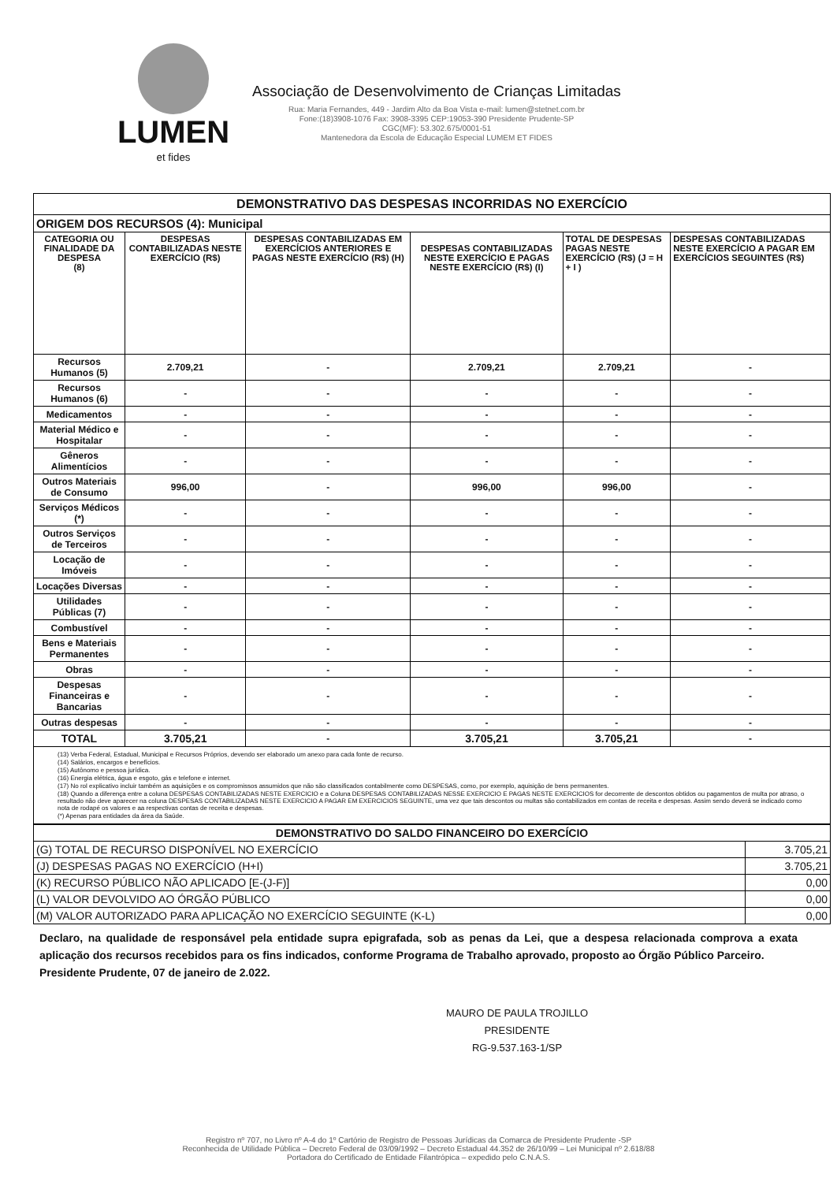LUMEN
et fides
Associação de Desenvolvimento de Crianças Limitadas
Rua: Maria Fernandes, 449 - Jardim Alto da Boa Vista e-mail: lumen@stetnet.com.br
Fone:(18)3908-1076 Fax: 3908-3395 CEP:19053-390 Presidente Prudente-SP
CGC(MF): 53.302.675/0001-51
Mantenedora da Escola de Educação Especial LUMEM ET FIDES
| DEMONSTRATIVO DAS DESPESAS INCORRIDAS NO EXERCÍCIO | | | | | |
| ORIGEM DOS RECURSOS (4): Municipal | | | | | |
| CATEGORIA OU FINALIDADE DA DESPESA (8) | DESPESAS CONTABILIZADAS NESTE EXERCÍCIO (R$) | DESPESAS CONTABILIZADAS EM EXERCÍCIOS ANTERIORES E PAGAS NESTE EXERCÍCIO (R$) (H) | DESPESAS CONTABILIZADAS NESTE EXERCÍCIO E PAGAS NESTE EXERCÍCIO (R$) (I) | TOTAL DE DESPESAS PAGAS NESTE EXERCÍCIO (R$) (J = H + I ) | DESPESAS CONTABILIZADAS NESTE EXERCÍCIO A PAGAR EM EXERCÍCIOS SEGUINTES (R$) |
| Recursos Humanos (5) | 2.709,21 | - | 2.709,21 | 2.709,21 | - |
| Recursos Humanos (6) | - | - | - | - | - |
| Medicamentos | - | - | - | - | - |
| Material Médico e Hospitalar | - | - | - | - | - |
| Gêneros Alimentícios | - | - | - | - | - |
| Outros Materiais de Consumo | 996,00 | - | 996,00 | 996,00 | - |
| Serviços Médicos (*) | - | - | - | - | - |
| Outros Serviços de Terceiros | - | - | - | - | - |
| Locação de Imóveis | - | - | - | - | - |
| Locações Diversas | - | - | - | - | - |
| Utilidades Públicas (7) | - | - | - | - | - |
| Combustível | - | - | - | - | - |
| Bens e Materiais Permanentes | - | - | - | - | - |
| Obras | - | - | - | - | - |
| Despesas Financeiras e Bancarias | - | - | - | - | - |
| Outras despesas | - | - | - | - | - |
| TOTAL | 3.705,21 | - | 3.705,21 | 3.705,21 | - |
| (13) Verba Federal, Estadual, Municipal e Recursos Próprios, devendo ser elaborado um anexo para cada fonte de recurso. (14) Salários, encargos e benefícios. (15) Autônomo e pessoa jurídica. (16) Energia elétrica, água e esgoto, gás e telefone e internet. (17) No rol explicativo incluir também as aquisições e os compromissos assumidos que não são classificados contabilmente como DESPESAS, como, por exemplo, aquisição de bens permanentes. (18) Quando a diferença entre a coluna DESPESAS CONTABILIZADAS NESTE EXERCICIO e a Coluna DESPESAS CONTABILIZADAS NESSE EXERCICIO E PAGAS NESTE EXERCICIOS for decorrente de descontos obtidos ou pagamentos de multa por atraso, o resultado não deve aparecer na coluna DESPESAS CONTABILIZADAS NESTE EXERCICIO A PAGAR EM EXERCICIOS SEGUINTE, uma vez que tais descontos ou multas são contabilizados em contas de receita e despesas. Assim sendo deverá se indicado como nota de rodapé os valores e aa respectivas contas de receita e despesas. (*) Apenas para entidades da área da Saúde. | | | | | |
| DEMONSTRATIVO DO SALDO FINANCEIRO DO EXERCÍCIO | |
| (G) TOTAL DE RECURSO DISPONÍVEL NO EXERCÍCIO | 3.705,21 |
| (J) DESPESAS PAGAS NO EXERCÍCIO (H+I) | 3.705,21 |
| (K) RECURSO PÚBLICO NÃO APLICADO [E-(J-F)] | 0,00 |
| (L) VALOR DEVOLVIDO AO ÓRGÃO PÚBLICO | 0,00 |
| (M) VALOR AUTORIZADO PARA APLICAÇÃO NO EXERCÍCIO SEGUINTE (K-L) | 0,00 |
Declaro, na qualidade de responsável pela entidade supra epigrafada, sob as penas da Lei, que a despesa relacionada comprova a exata aplicação dos recursos recebidos para os fins indicados, conforme Programa de Trabalho aprovado, proposto ao Órgão Público Parceiro.
Presidente Prudente, 07 de janeiro de 2.022.
MAURO DE PAULA TROJILLO
PRESIDENTE
RG-9.537.163-1/SP
Registro nº 707, no Livro nº A-4 do 1º Cartório de Registro de Pessoas Jurídicas da Comarca de Presidente Prudente -SP
Reconhecida de Utilidade Pública – Decreto Federal de 03/09/1992 – Decreto Estadual 44.352 de 26/10/99 – Lei Municipal nº 2.618/88
Portadora do Certificado de Entidade Filantrópica – expedido pelo C.N.A.S.